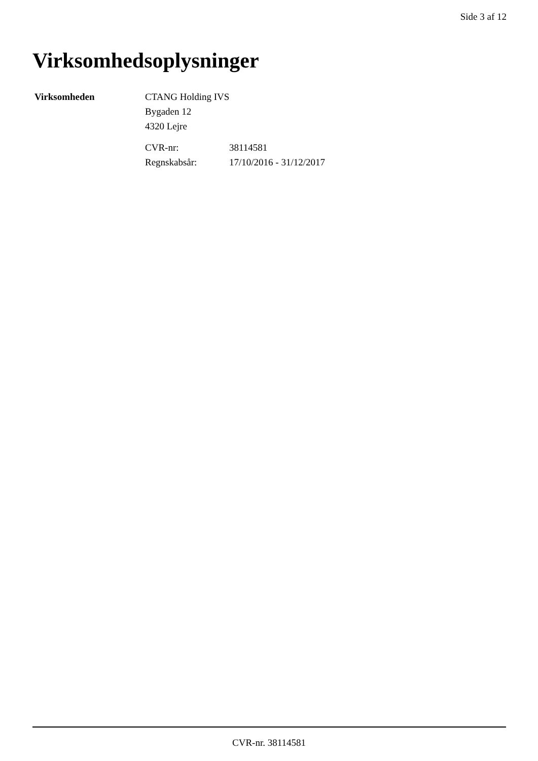Side 3 af 12
Virksomhedsoplysninger
Virksomheden CTANG Holding IVS
Bygaden 12
4320 Lejre
CVR-nr: 38114581 Regnskabsår: 17/10/2016 - 31/12/2017
CVR-nr. 38114581